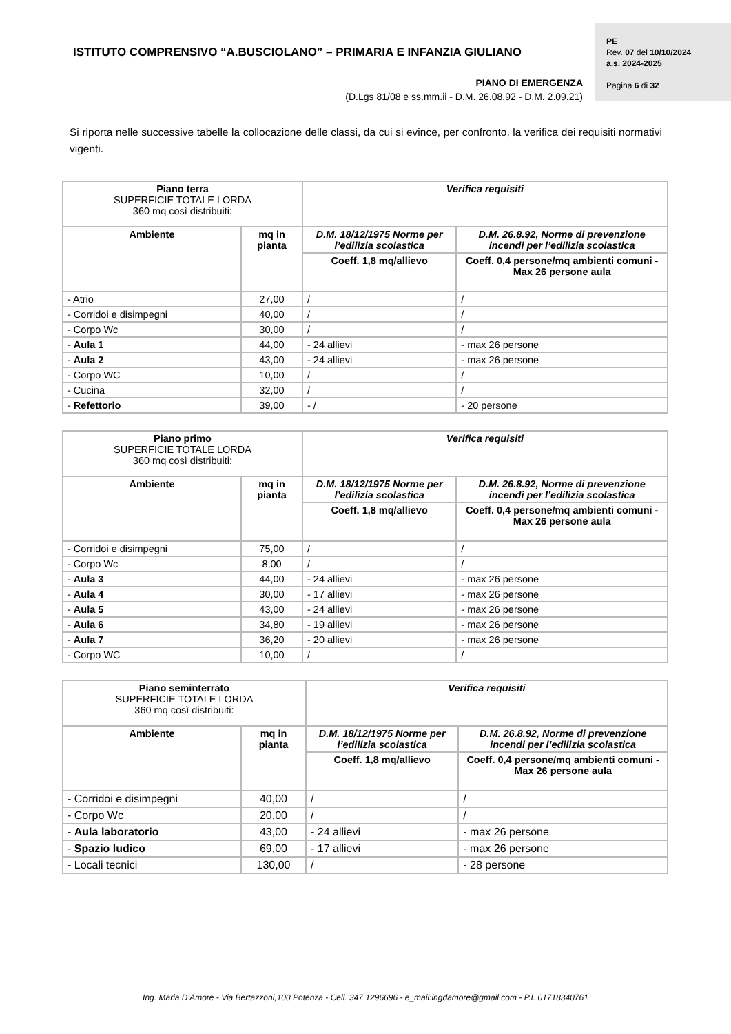ISTITUTO COMPRENSIVO “A.BUSCIOLANO” – PRIMARIA E INFANZIA GIULIANO
PIANO DI EMERGENZA
(D.Lgs 81/08 e ss.mm.ii - D.M. 26.08.92 - D.M. 2.09.21)
PE
Rev. 07 del 10/10/2024
a.s. 2024-2025
Pagina 6 di 32
Si riporta nelle successive tabelle la collocazione delle classi, da cui si evince, per confronto, la verifica dei requisiti normativi vigenti.
| Piano terra SUPERFICIE TOTALE LORDA 360 mq così distribuiti: | | Verifica requisiti | |
| Ambiente | mq in pianta | D.M. 18/12/1975 Norme per l’edilizia scolastica | D.M. 26.8.92, Norme di prevenzione incendi per l’edilizia scolastica |
| | | Coeff. 1,8 mq/allievo | Coeff. 0,4 persone/mq ambienti comuni - Max 26 persone aula |
| - Atrio | 27,00 | / | / |
| - Corridoi e disimpegni | 40,00 | / | / |
| - Corpo Wc | 30,00 | / | / |
| - Aula 1 | 44,00 | - 24 allievi | - max 26 persone |
| - Aula 2 | 43,00 | - 24 allievi | - max 26 persone |
| - Corpo WC | 10,00 | / | / |
| - Cucina | 32,00 | / | / |
| - Refettorio | 39,00 | - / | - 20 persone |
| Piano primo SUPERFICIE TOTALE LORDA 360 mq così distribuiti: | | Verifica requisiti | |
| Ambiente | mq in pianta | D.M. 18/12/1975 Norme per l’edilizia scolastica | D.M. 26.8.92, Norme di prevenzione incendi per l’edilizia scolastica |
| | | Coeff. 1,8 mq/allievo | Coeff. 0,4 persone/mq ambienti comuni - Max 26 persone aula |
| - Corridoi e disimpegni | 75,00 | / | / |
| - Corpo Wc | 8,00 | / | / |
| - Aula 3 | 44,00 | - 24 allievi | - max 26 persone |
| - Aula 4 | 30,00 | - 17 allievi | - max 26 persone |
| - Aula 5 | 43,00 | - 24 allievi | - max 26 persone |
| - Aula 6 | 34,80 | - 19 allievi | - max 26 persone |
| - Aula 7 | 36,20 | - 20 allievi | - max 26 persone |
| - Corpo WC | 10,00 | / | / |
| Piano seminterrato SUPERFICIE TOTALE LORDA 360 mq così distribuiti: | | Verifica requisiti | |
| Ambiente | mq in pianta | D.M. 18/12/1975 Norme per l’edilizia scolastica | D.M. 26.8.92, Norme di prevenzione incendi per l’edilizia scolastica |
| | | Coeff. 1,8 mq/allievo | Coeff. 0,4 persone/mq ambienti comuni - Max 26 persone aula |
| - Corridoi e disimpegni | 40,00 | / | / |
| - Corpo Wc | 20,00 | / | / |
| - Aula laboratorio | 43,00 | - 24 allievi | - max 26 persone |
| - Spazio ludico | 69,00 | - 17 allievi | - max 26 persone |
| - Locali tecnici | 130,00 | / | - 28 persone |
Ing. Maria D’Amore - Via Bertazzoni,100 Potenza - Cell. 347.1296696 - e_mail:ingdamore@gmail.com - P.I. 01718340761